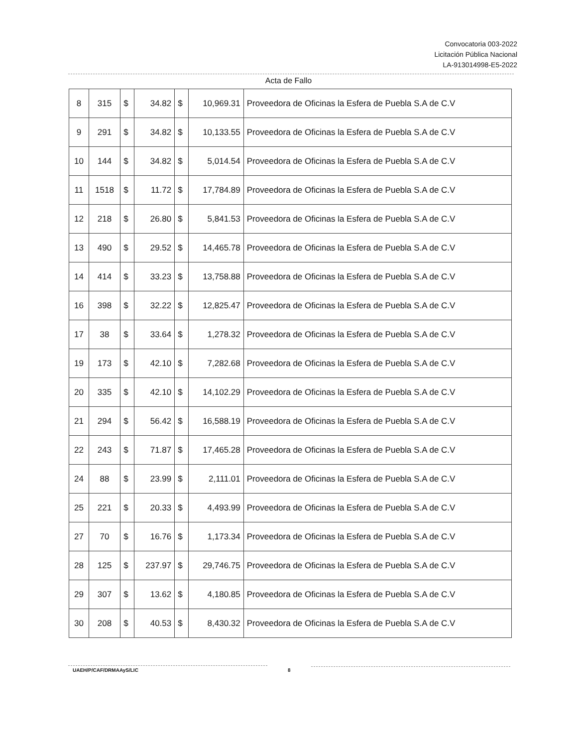Convocatoria 003-2022
Licitación Pública Nacional
LA-913014998-E5-2022
Acta de Fallo
| 8 | 315 | $ | 34.82 | $ | 10,969.31 | Proveedora de Oficinas la Esfera de Puebla S.A de C.V |
| 9 | 291 | $ | 34.82 | $ | 10,133.55 | Proveedora de Oficinas la Esfera de Puebla S.A de C.V |
| 10 | 144 | $ | 34.82 | $ | 5,014.54 | Proveedora de Oficinas la Esfera de Puebla S.A de C.V |
| 11 | 1518 | $ | 11.72 | $ | 17,784.89 | Proveedora de Oficinas la Esfera de Puebla S.A de C.V |
| 12 | 218 | $ | 26.80 | $ | 5,841.53 | Proveedora de Oficinas la Esfera de Puebla S.A de C.V |
| 13 | 490 | $ | 29.52 | $ | 14,465.78 | Proveedora de Oficinas la Esfera de Puebla S.A de C.V |
| 14 | 414 | $ | 33.23 | $ | 13,758.88 | Proveedora de Oficinas la Esfera de Puebla S.A de C.V |
| 16 | 398 | $ | 32.22 | $ | 12,825.47 | Proveedora de Oficinas la Esfera de Puebla S.A de C.V |
| 17 | 38 | $ | 33.64 | $ | 1,278.32 | Proveedora de Oficinas la Esfera de Puebla S.A de C.V |
| 19 | 173 | $ | 42.10 | $ | 7,282.68 | Proveedora de Oficinas la Esfera de Puebla S.A de C.V |
| 20 | 335 | $ | 42.10 | $ | 14,102.29 | Proveedora de Oficinas la Esfera de Puebla S.A de C.V |
| 21 | 294 | $ | 56.42 | $ | 16,588.19 | Proveedora de Oficinas la Esfera de Puebla S.A de C.V |
| 22 | 243 | $ | 71.87 | $ | 17,465.28 | Proveedora de Oficinas la Esfera de Puebla S.A de C.V |
| 24 | 88 | $ | 23.99 | $ | 2,111.01 | Proveedora de Oficinas la Esfera de Puebla S.A de C.V |
| 25 | 221 | $ | 20.33 | $ | 4,493.99 | Proveedora de Oficinas la Esfera de Puebla S.A de C.V |
| 27 | 70 | $ | 16.76 | $ | 1,173.34 | Proveedora de Oficinas la Esfera de Puebla S.A de C.V |
| 28 | 125 | $ | 237.97 | $ | 29,746.75 | Proveedora de Oficinas la Esfera de Puebla S.A de C.V |
| 29 | 307 | $ | 13.62 | $ | 4,180.85 | Proveedora de Oficinas la Esfera de Puebla S.A de C.V |
| 30 | 208 | $ | 40.53 | $ | 8,430.32 | Proveedora de Oficinas la Esfera de Puebla S.A de C.V |
UAEH/P/CAF/DRMAAyS/LIC 8